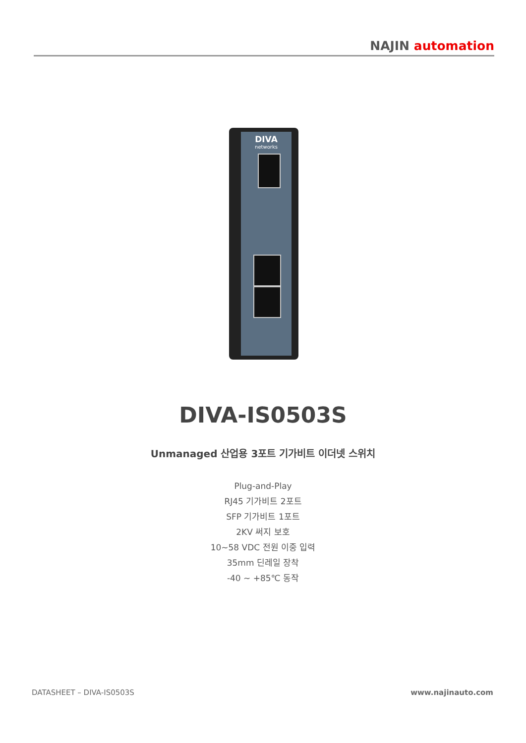NAJIN automation
DIVA
networks
DIVA-IS0503S
Unmanaged 산업용 3포트 기가비트 이더넷 스위치
Plug-and-Play
RJ45 기가비트 2포트
SFP 기가비트 1포트
2KV 써지 보호
10~58 VDC 전원 이중 입력
35mm 딘레일 장착
-40 ~ +85℃ 동작
DATASHEET – DIVA-IS0503S www.najinauto.com